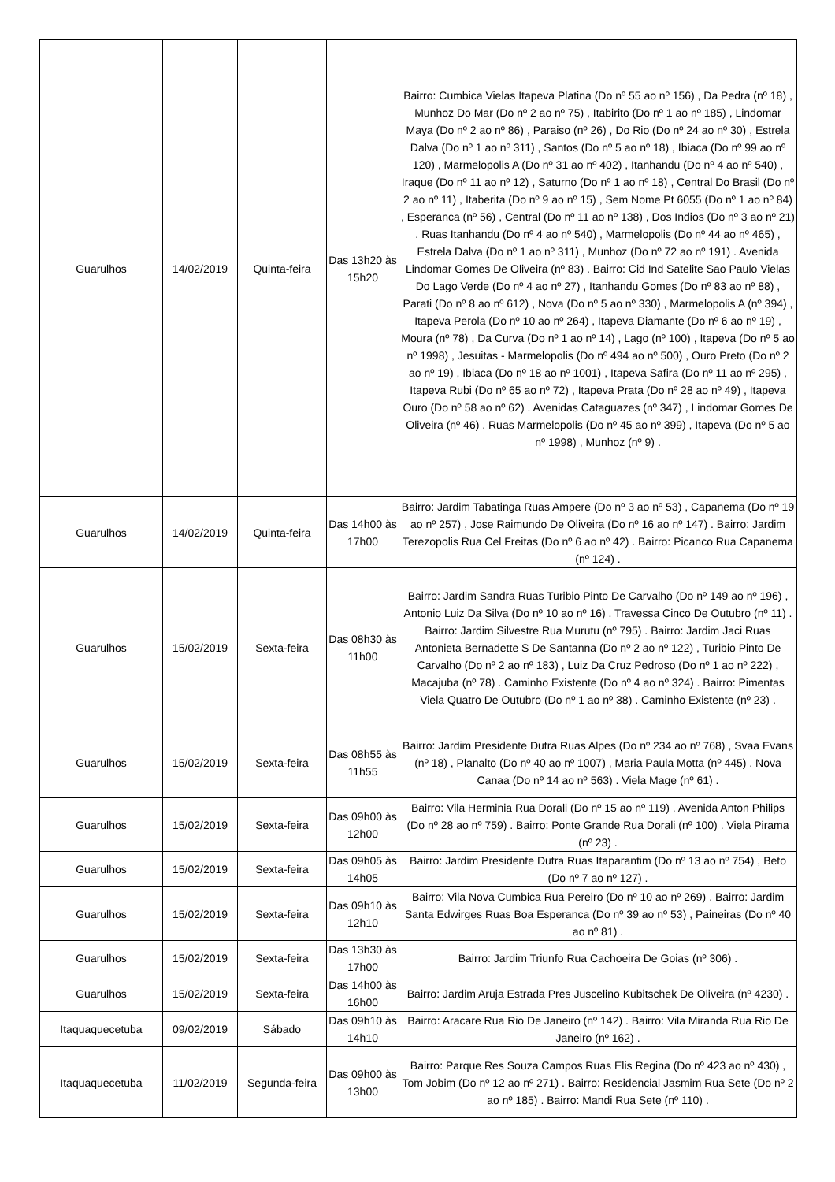| Guarulhos | 14/02/2019 | Quinta-feira | Das 13h20 às 15h20 | Bairro: Cumbica Vielas Itapeva Platina (Do nº 55 ao nº 156) , Da Pedra (nº 18) , Munhoz Do Mar (Do nº 2 ao nº 75) , Itabirito (Do nº 1 ao nº 185) , Lindomar Maya (Do nº 2 ao nº 86) , Paraiso (nº 26) , Do Rio (Do nº 24 ao nº 30) , Estrela Dalva (Do nº 1 ao nº 311) , Santos (Do nº 5 ao nº 18) , Ibiaca (Do nº 99 ao nº 120) , Marmelopolis A (Do nº 31 ao nº 402) , Itanhandu (Do nº 4 ao nº 540) , Iraque (Do nº 11 ao nº 12) , Saturno (Do nº 1 ao nº 18) , Central Do Brasil (Do nº 2 ao nº 11) , Itaberita (Do nº 9 ao nº 15) , Sem Nome Pt 6055 (Do nº 1 ao nº 84) , Esperanca (nº 56) , Central (Do nº 11 ao nº 138) , Dos Indios (Do nº 3 ao nº 21) . Ruas Itanhandu (Do nº 4 ao nº 540) , Marmelopolis (Do nº 44 ao nº 465) , Estrela Dalva (Do nº 1 ao nº 311) , Munhoz (Do nº 72 ao nº 191) . Avenida Lindomar Gomes De Oliveira (nº 83) . Bairro: Cid Ind Satelite Sao Paulo Vielas Do Lago Verde (Do nº 4 ao nº 27) , Itanhandu Gomes (Do nº 83 ao nº 88) , Parati (Do nº 8 ao nº 612) , Nova (Do nº 5 ao nº 330) , Marmelopolis A (nº 394) , Itapeva Perola (Do nº 10 ao nº 264) , Itapeva Diamante (Do nº 6 ao nº 19) , Moura (nº 78) , Da Curva (Do nº 1 ao nº 14) , Lago (nº 100) , Itapeva (Do nº 5 ao nº 1998) , Jesuitas - Marmelopolis (Do nº 494 ao nº 500) , Ouro Preto (Do nº 2 ao nº 19) , Ibiaca (Do nº 18 ao nº 1001) , Itapeva Safira (Do nº 11 ao nº 295) , Itapeva Rubi (Do nº 65 ao nº 72) , Itapeva Prata (Do nº 28 ao nº 49) , Itapeva Ouro (Do nº 58 ao nº 62) . Avenidas Cataguazes (nº 347) , Lindomar Gomes De Oliveira (nº 46) . Ruas Marmelopolis (Do nº 45 ao nº 399) , Itapeva (Do nº 5 ao nº 1998) , Munhoz (nº 9) . |
| Guarulhos | 14/02/2019 | Quinta-feira | Das 14h00 às 17h00 | Bairro: Jardim Tabatinga Ruas Ampere (Do nº 3 ao nº 53) , Capanema (Do nº 19 ao nº 257) , Jose Raimundo De Oliveira (Do nº 16 ao nº 147) . Bairro: Jardim Terezopolis Rua Cel Freitas (Do nº 6 ao nº 42) . Bairro: Picanco Rua Capanema (nº 124) . |
| Guarulhos | 15/02/2019 | Sexta-feira | Das 08h30 às 11h00 | Bairro: Jardim Sandra Ruas Turibio Pinto De Carvalho (Do nº 149 ao nº 196) , Antonio Luiz Da Silva (Do nº 10 ao nº 16) . Travessa Cinco De Outubro (nº 11) . Bairro: Jardim Silvestre Rua Murutu (nº 795) . Bairro: Jardim Jaci Ruas Antonieta Bernadette S De Santanna (Do nº 2 ao nº 122) , Turibio Pinto De Carvalho (Do nº 2 ao nº 183) , Luiz Da Cruz Pedroso (Do nº 1 ao nº 222) , Macajuba (nº 78) . Caminho Existente (Do nº 4 ao nº 324) . Bairro: Pimentas Viela Quatro De Outubro (Do nº 1 ao nº 38) . Caminho Existente (nº 23) . |
| Guarulhos | 15/02/2019 | Sexta-feira | Das 08h55 às 11h55 | Bairro: Jardim Presidente Dutra Ruas Alpes (Do nº 234 ao nº 768) , Svaa Evans (nº 18) , Planalto (Do nº 40 ao nº 1007) , Maria Paula Motta (nº 445) , Nova Canaa (Do nº 14 ao nº 563) . Viela Mage (nº 61) . |
| Guarulhos | 15/02/2019 | Sexta-feira | Das 09h00 às 12h00 | Bairro: Vila Herminia Rua Dorali (Do nº 15 ao nº 119) . Avenida Anton Philips (Do nº 28 ao nº 759) . Bairro: Ponte Grande Rua Dorali (nº 100) . Viela Pirama (nº 23) . |
| Guarulhos | 15/02/2019 | Sexta-feira | Das 09h05 às 14h05 | Bairro: Jardim Presidente Dutra Ruas Itaparantim (Do nº 13 ao nº 754) , Beto (Do nº 7 ao nº 127) . |
| Guarulhos | 15/02/2019 | Sexta-feira | Das 09h10 às 12h10 | Bairro: Vila Nova Cumbica Rua Pereiro (Do nº 10 ao nº 269) . Bairro: Jardim Santa Edwirges Ruas Boa Esperanca (Do nº 39 ao nº 53) , Paineiras (Do nº 40 ao nº 81) . |
| Guarulhos | 15/02/2019 | Sexta-feira | Das 13h30 às 17h00 | Bairro: Jardim Triunfo Rua Cachoeira De Goias (nº 306) . |
| Guarulhos | 15/02/2019 | Sexta-feira | Das 14h00 às 16h00 | Bairro: Jardim Aruja Estrada Pres Juscelino Kubitschek De Oliveira (nº 4230) . |
| Itaquaquecetuba | 09/02/2019 | Sábado | Das 09h10 às 14h10 | Bairro: Aracare Rua Rio De Janeiro (nº 142) . Bairro: Vila Miranda Rua Rio De Janeiro (nº 162) . |
| Itaquaquecetuba | 11/02/2019 | Segunda-feira | Das 09h00 às 13h00 | Bairro: Parque Res Souza Campos Ruas Elis Regina (Do nº 423 ao nº 430) , Tom Jobim (Do nº 12 ao nº 271) . Bairro: Residencial Jasmim Rua Sete (Do nº 2 ao nº 185) . Bairro: Mandi Rua Sete (nº 110) . |